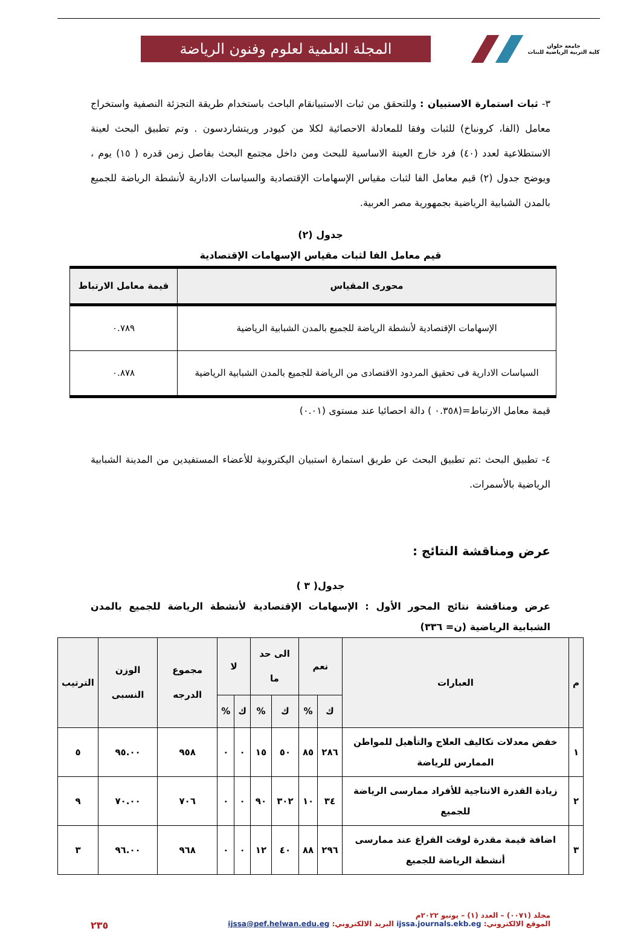جامعة حلوان
كلية التربية الرياضية للبنات
المجلة العلمية لعلوم وفنون الرياضة
٣- ثبات استمارة الاستبيان : وللتحقق من ثبات الاستبيانقام الباحث باستخدام طريقة التجزئة النصفية واستخراج معامل (الفا، كرونباخ) للثبات وفقا للمعادلة الاحصائية لكلا من كيودر وريتشاردسون . وتم تطبيق البحث لعينة الاستطلاعية لعدد (٤٠) فرد خارج العينة الاساسية للبحث ومن داخل مجتمع البحث بفاصل زمن قدره ( ١٥) يوم ، ويوضح جدول (٢) قيم معامل الفا لثبات مقياس الإسهامات الإقتصادية والسياسات الادارية لأنشطة الرياضة للجميع بالمدن الشبابية الرياضية بجمهورية مصر العربية.
جدول (٢)
قيم معامل الفا لثبات مقياس الإسهامات الإقتصادية
| محورى المقياس | قيمة معامل الارتباط |
| --- | --- |
| الإسهامات الإقتصادية لأنشطة الرياضة للجميع بالمدن الشبابية الرياضية | ٠.٧٨٩ |
| السياسات الادارية فى تحقيق المردود الاقتصادى من الرياضة للجميع بالمدن الشبابية الرياضية | ٠.٨٧٨ |
قيمة معامل الارتباط=(٠.٣٥٨ ) دالة احصائيا عند مستوى (٠.٠١)
٤- تطبيق البحث :تم تطبيق البحث عن طريق استمارة استبيان اليكترونية للأعضاء المستفيدين من المدينة الشبابية الرياضية بالأسمرات.
عرض ومناقشة النتائج :
جدول( ٣ )
عرض ومناقشة نتائج المحور الأول : الإسهامات الإقتصادية لأنشطة الرياضة للجميع بالمدن الشبابية الرياضية (ن= ٣٣٦)
| م | العبارات | نعم | | الى حد ما | | لا | | مجموع الدرجه | الوزن النسبى | الترتيب |
| --- | --- | --- | --- | --- | --- | --- | --- | --- | --- | --- |
| | | ك | % | ك | % | ك | % | | | |
| ١ | خفض معدلات تكاليف العلاج والتأهيل للمواطن الممارس للرياضة | ٢٨٦ | ٨٥ | ٥٠ | ١٥ | ٠ | ٠ | ٩٥٨ | ٩٥.٠٠ | ٥ |
| ٢ | زيادة القدرة الانتاجية للأفراد ممارسى الرياضة للجميع | ٣٤ | ١٠ | ٣٠٢ | ٩٠ | ٠ | ٠ | ٧٠٦ | ٧٠.٠٠ | ٩ |
| ٣ | اضافة قيمة مقدرة لوقت الفراغ عند ممارسى أنشطة الرياضة للجميع | ٢٩٦ | ٨٨ | ٤٠ | ١٢ | ٠ | ٠ | ٩٦٨ | ٩٦.٠٠ | ٣ |
مجلد (٠٠٧١) – العدد (١) – يونيو ٢٠٢٢م
الموقع الالكتروني: ijssa.journals.ekb.eg البريد الالكتروني: ijssa@pef.helwan.edu.eg ٢٣٥